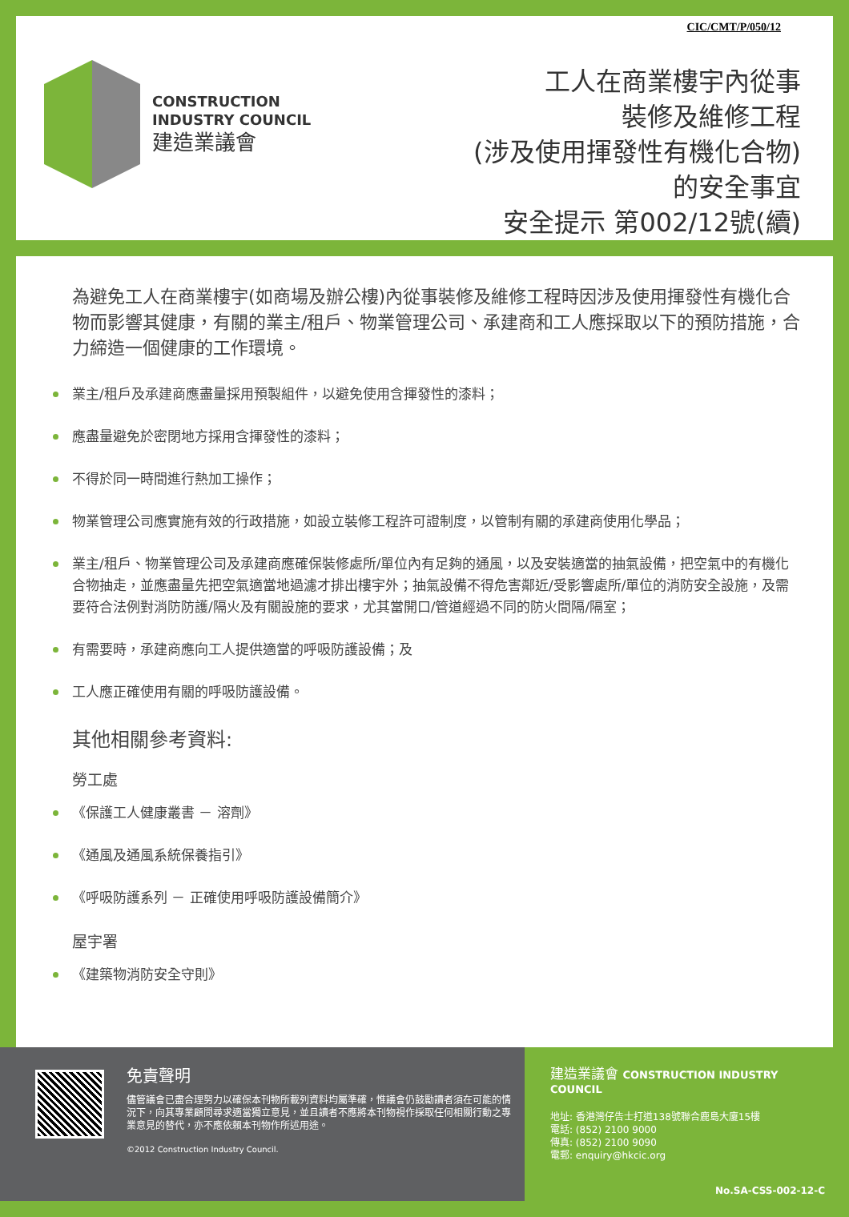CIC/CMT/P/050/12
CONSTRUCTION
INDUSTRY COUNCIL
建造業議會
工人在商業樓宇內從事
裝修及維修工程
(涉及使用揮發性有機化合物)
的安全事宜
安全提示 第002/12號(續)
為避免工人在商業樓宇(如商場及辦公樓)內從事裝修及維修工程時因涉及使用揮發性有機化合物而影響其健康，有關的業主/租戶、物業管理公司、承建商和工人應採取以下的預防措施，合力締造一個健康的工作環境。
業主/租戶及承建商應盡量採用預製組件，以避免使用含揮發性的漆料；
應盡量避免於密閉地方採用含揮發性的漆料；
不得於同一時間進行熱加工操作；
物業管理公司應實施有效的行政措施，如設立裝修工程許可證制度，以管制有關的承建商使用化學品；
業主/租戶、物業管理公司及承建商應確保裝修處所/單位內有足夠的通風，以及安裝適當的抽氣設備，把空氣中的有機化合物抽走，並應盡量先把空氣適當地過濾才排出樓宇外；抽氣設備不得危害鄰近/受影響處所/單位的消防安全設施，及需要符合法例對消防防護/隔火及有關設施的要求，尤其當開口/管道經過不同的防火間隔/隔室；
有需要時，承建商應向工人提供適當的呼吸防護設備；及
工人應正確使用有關的呼吸防護設備。
其他相關參考資料:
勞工處
《保護工人健康叢書 － 溶劑》
《通風及通風系統保養指引》
《呼吸防護系列 － 正確使用呼吸防護設備簡介》
屋宇署
《建築物消防安全守則》
免責聲明
儘管議會已盡合理努力以確保本刊物所載列資料均屬準確，惟議會仍鼓勵讀者須在可能的情況下，向其專業顧問尋求適當獨立意見，並且讀者不應將本刊物視作採取任何相關行動之專業意見的替代，亦不應依賴本刊物作所述用途。
©2012 Construction Industry Council.
建造業議會 CONSTRUCTION INDUSTRY COUNCIL
地址: 香港灣仔告士打道138號聯合鹿島大廈15樓
電話: (852) 2100 9000
傳真: (852) 2100 9090
電郵: enquiry@hkcic.org
No.SA-CSS-002-12-C